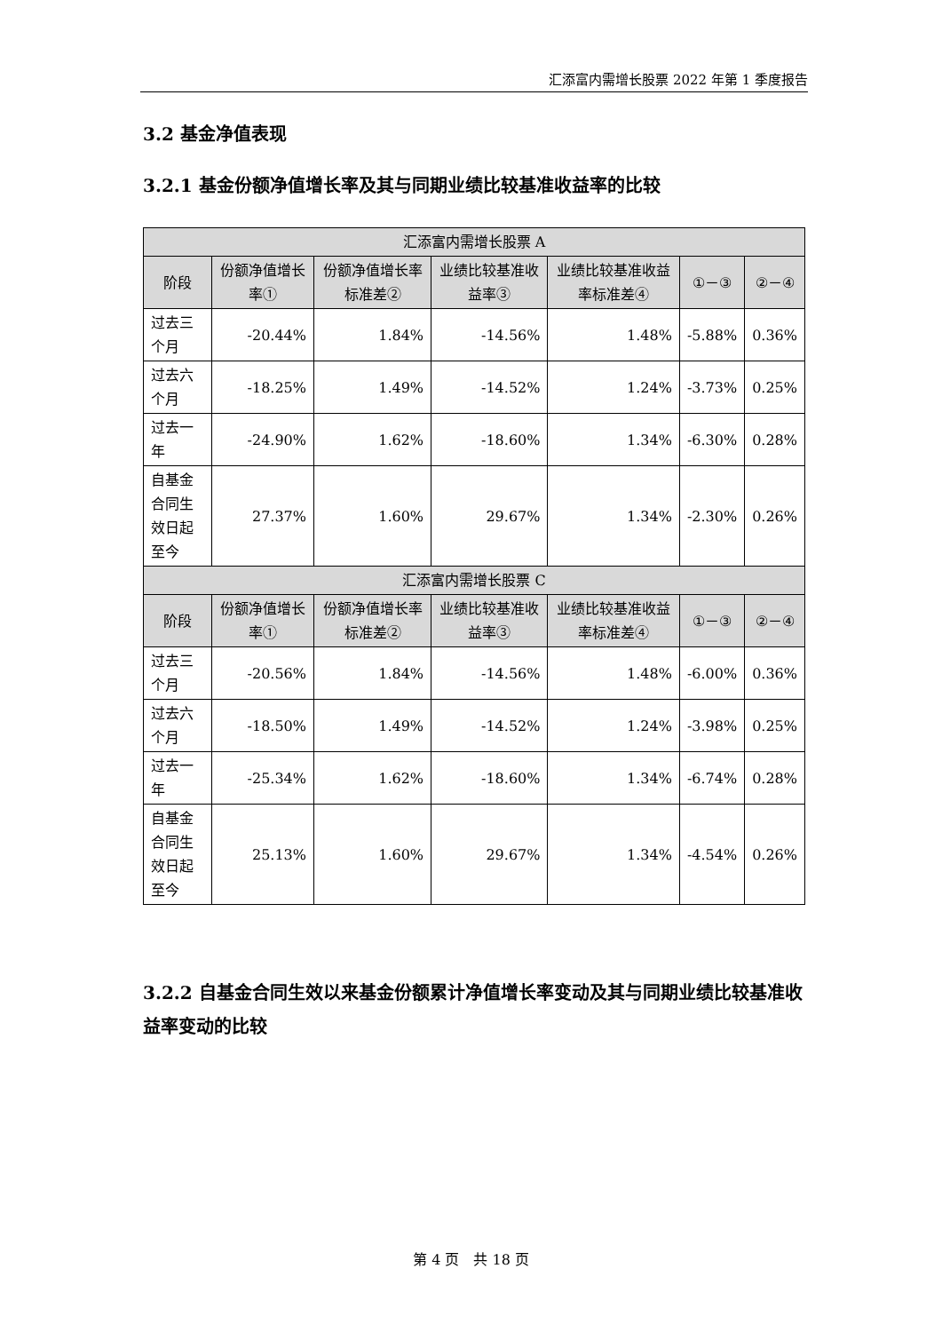汇添富内需增长股票 2022 年第 1 季度报告
3.2 基金净值表现
3.2.1 基金份额净值增长率及其与同期业绩比较基准收益率的比较
| 汇添富内需增长股票 A | | | | | | |
| --- | --- | --- | --- | --- | --- | --- |
| 阶段 | 份额净值增长率① | 份额净值增长率标准差② | 业绩比较基准收益率③ | 业绩比较基准收益率标准差④ | ①－③ | ②－④ |
| 过去三个月 | -20.44% | 1.84% | -14.56% | 1.48% | -5.88% | 0.36% |
| 过去六个月 | -18.25% | 1.49% | -14.52% | 1.24% | -3.73% | 0.25% |
| 过去一年 | -24.90% | 1.62% | -18.60% | 1.34% | -6.30% | 0.28% |
| 自基金合同生效日起至今 | 27.37% | 1.60% | 29.67% | 1.34% | -2.30% | 0.26% |
| 汇添富内需增长股票 C | | | | | | |
| 阶段 | 份额净值增长率① | 份额净值增长率标准差② | 业绩比较基准收益率③ | 业绩比较基准收益率标准差④ | ①－③ | ②－④ |
| 过去三个月 | -20.56% | 1.84% | -14.56% | 1.48% | -6.00% | 0.36% |
| 过去六个月 | -18.50% | 1.49% | -14.52% | 1.24% | -3.98% | 0.25% |
| 过去一年 | -25.34% | 1.62% | -18.60% | 1.34% | -6.74% | 0.28% |
| 自基金合同生效日起至今 | 25.13% | 1.60% | 29.67% | 1.34% | -4.54% | 0.26% |
3.2.2 自基金合同生效以来基金份额累计净值增长率变动及其与同期业绩比较基准收益率变动的比较
第 4 页　共 18 页